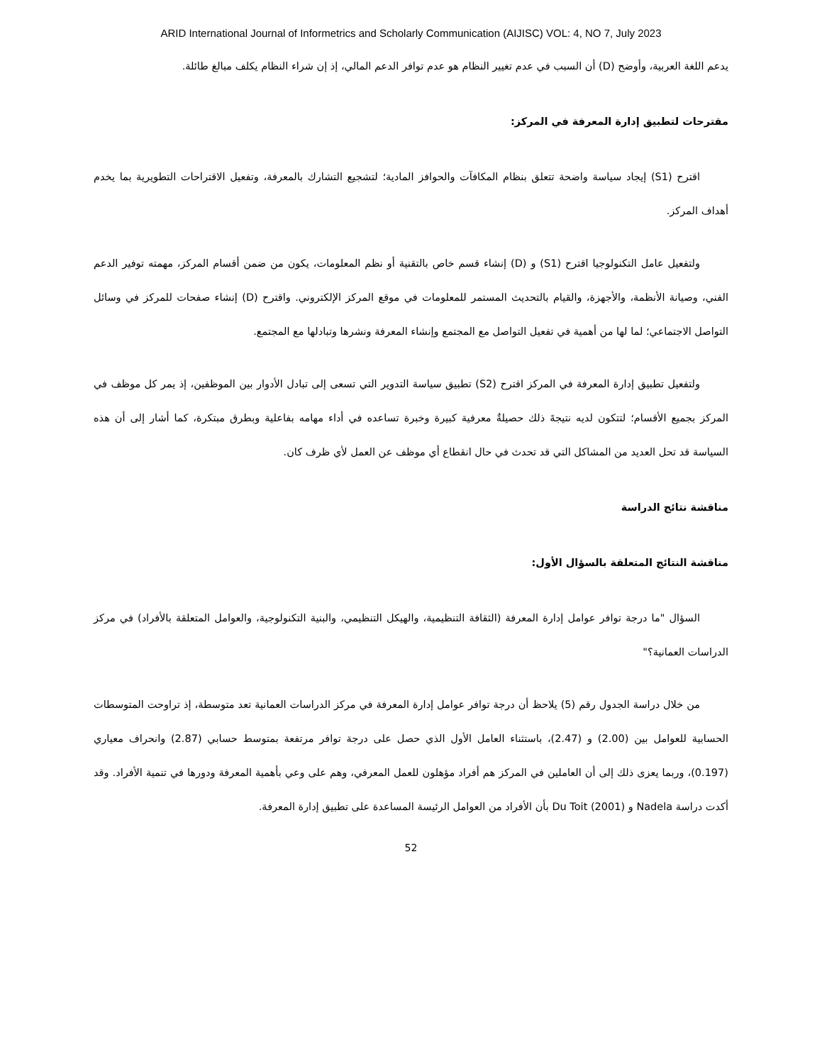ARID International Journal of Informetrics and Scholarly Communication (AIJISC) VOL: 4, NO 7, July 2023
يدعم اللغة العربية، وأوضح (D) أن السبب في عدم تغيير النظام هو عدم توافر الدعم المالي، إذ إن شراء النظام يكلف مبالغ طائلة.
مقترحات لتطبيق إدارة المعرفة في المركز:
اقترح (S1) إيجاد سياسة واضحة تتعلق بنظام المكافآت والحوافز المادية؛ لتشجيع التشارك بالمعرفة، وتفعيل الاقتراحات التطويرية بما يخدم أهداف المركز.
ولتفعيل عامل التكنولوجيا اقترح (S1) و (D) إنشاء قسم خاص بالتقنية أو نظم المعلومات، يكون من ضمن أقسام المركز، مهمته توفير الدعم الفني، وصيانة الأنظمة، والأجهزة، والقيام بالتحديث المستمر للمعلومات في موقع المركز الإلكتروني. واقترح (D) إنشاء صفحات للمركز في وسائل التواصل الاجتماعي؛ لما لها من أهمية في تفعيل التواصل مع المجتمع وإنشاء المعرفة ونشرها وتبادلها مع المجتمع.
ولتفعيل تطبيق إدارة المعرفة في المركز اقترح (S2) تطبيق سياسة التدوير التي تسعى إلى تبادل الأدوار بين الموظفين، إذ يمر كل موظف في المركز بجميع الأقسام؛ لتتكون لديه نتيجةَ ذلك حصيلةٌ معرفية كبيرة وخبرة تساعده في أداء مهامه بفاعلية وبطرق مبتكرة، كما أشار إلى أن هذه السياسة قد تحل العديد من المشاكل التي قد تحدث في حال انقطاع أي موظف عن العمل لأي ظرف كان.
مناقشة نتائج الدراسة
مناقشة النتائج المتعلقة بالسؤال الأول:
السؤال "ما درجة توافر عوامل إدارة المعرفة (الثقافة التنظيمية، والهيكل التنظيمي، والبنية التكنولوجية، والعوامل المتعلقة بالأفراد) في مركز الدراسات العمانية؟"
من خلال دراسة الجدول رقم (5) يلاحظ أن درجة توافر عوامل إدارة المعرفة في مركز الدراسات العمانية تعد متوسطة، إذ تراوحت المتوسطات الحسابية للعوامل بين (2.00) و (2.47)، باستثناء العامل الأول الذي حصل على درجة توافر مرتفعة بمتوسط حسابي (2.87) وانحراف معياري (0.197)، وربما يعزى ذلك إلى أن العاملين في المركز هم أفراد مؤهلون للعمل المعرفي، وهم على وعي بأهمية المعرفة ودورها في تنمية الأفراد. وقد أكدت دراسة Nadela و Du Toit (2001) بأن الأفراد من العوامل الرئيسة المساعدة على تطبيق إدارة المعرفة.
52